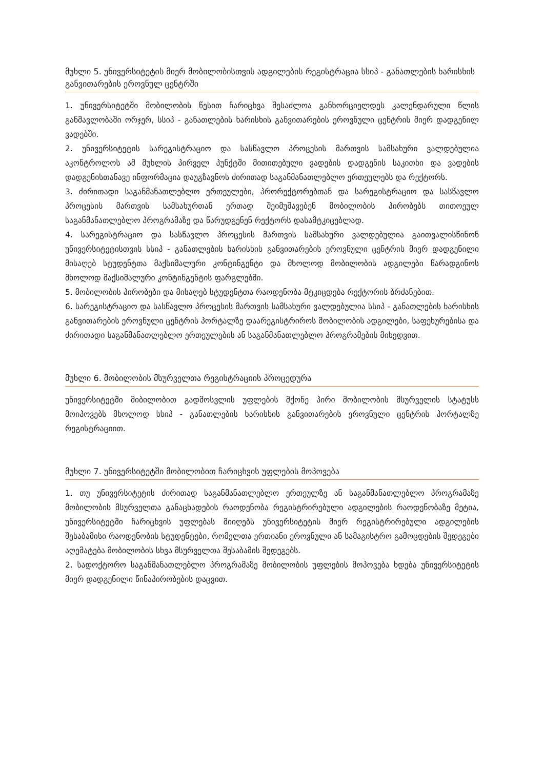მუხლი 5. უნივერსიტეტის მიერ მობილობისთვის ადგილების რეგისტრაცია სსიპ - განათლების ხარისხის განვითარების ეროვნულ ცენტრში
1. უნივერსიტეტში მობილობის წესით ჩარიცხვა შესაძლოა განხორციელდეს კალენდარული წლის განმავლობაში ორჯერ, სსიპ - განათლების ხარისხის განვითარების ეროვნული ცენტრის მიერ დადგენილ ვადებში.
2. უნივერსიტეტის სარეგისტრაციო და სასწავლო პროცესის მართვის სამსახური ვალდებულია აკონტროლოს ამ მუხლის პირველ პუნქტში მითითებული ვადების დადგენის საკითხი და ვადების დადგენისთანავე ინფორმაცია დაუგზავნოს ძირითად საგანმანათლებლო ერთეულებს და რექტორს.
3. ძირითადი საგანმანათლებლო ერთეულები, პრორექტორებთან და სარეგისტრაციო და სასწავლო პროცესის მართვის სამსახურთან ერთად შეიმუშავებენ მობილობის პირობებს თითოეულ საგანმანათლებლო პროგრამაზე და წარუდგენენ რექტორს დასამტკიცებლად.
4. სარეგისტრაციო და სასწავლო პროცესის მართვის სამსახური ვალდებულია გაითვალისწინონ უნივერსიტეტისთვის სსიპ - განათლების ხარისხის განვითარების ეროვნული ცენტრის მიერ დადგენილი მისაღებ სტუდენტთა მაქსიმალური კონტინგენტი და მხოლოდ მობილობის ადგილები წარადგინოს მხოლოდ მაქსიმალური კონტინგენტის ფარგლებში.
5. მობილობის პირობები და მისაღებ სტუდენტთა რაოდენობა მტკიცდება რექტორის ბრძანებით.
6. სარეგისტრაციო და სასწავლო პროცესის მართვის სამსახური ვალდებულია სსიპ - განათლების ხარისხის განვითარების ეროვნული ცენტრის პორტალზე დაარეგისტრიროს მობილობის ადგილები, საფეხურებისა და ძირითადი საგანმანათლებლო ერთეულების ან საგანმანათლებლო პროგრამების მიხედვით.
მუხლი 6. მობილობის მსურველთა რეგისტრაციის პროცედურა
უნივერსიტეტში მიბილობით გადმოსვლის უფლების მქონე პირი მობილობის მსურველის სტატუსს მოიპოვებს მხოლოდ სსიპ - განათლების ხარისხის განვითარების ეროვნული ცენტრის პორტალზე რეგისტრაციით.
მუხლი 7. უნივერსიტეტში მობილობით ჩარიცხვის უფლების მოპოვება
1. თუ უნივერსიტეტის ძირითად საგანმანათლებლო ერთეულზე ან საგანმანათლებლო პროგრამაზე მობილობის მსურველთა განაცხადების რაოდენობა რეგისტრირებული ადგილების რაოდენობაზე მეტია, უნივერსიტეტში ჩარიცხვის უფლებას მიიღებს უნივერსიტეტის მიერ რეგისტრირებული ადგილების შესაბამისი რაოდენობის სტუდენტები, რომელთა ერთიანი ეროვნული ან სამაგისტრო გამოცდების შედეგები აღემატება მობილობის სხვა მსურველთა შესაბამის შედეგებს.
2. სადოქტორო საგანმანათლებლო პროგრამაზე მობილობის უფლების მოპოვება ხდება უნივერსიტეტის მიერ დადგენილი წინაპირობების დაცვით.